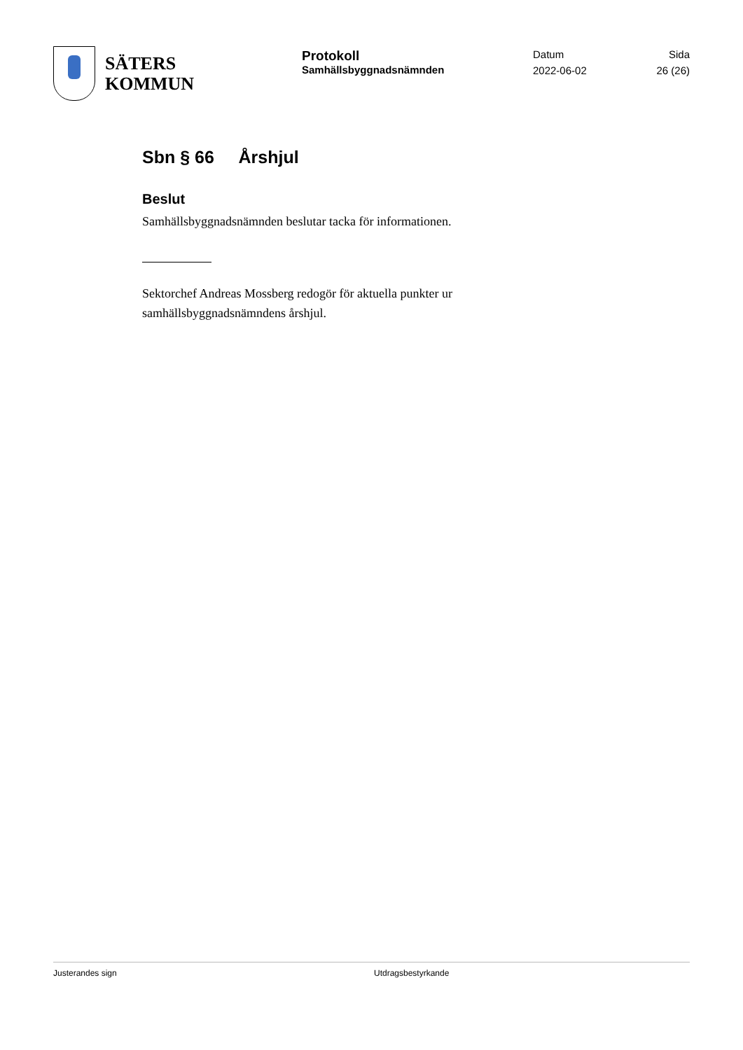SÄTERS
KOMMUN
Protokoll
Samhällsbyggnadsnämnden
Datum
2022-06-02
Sida
26 (26)
Sbn § 66 Årshjul
Beslut
Samhällsbyggnadsnämnden beslutar tacka för informationen.
Sektorchef Andreas Mossberg redogör för aktuella punkter ur samhällsbyggnadsnämndens årshjul.
Justerandes sign Utdragsbestyrkande